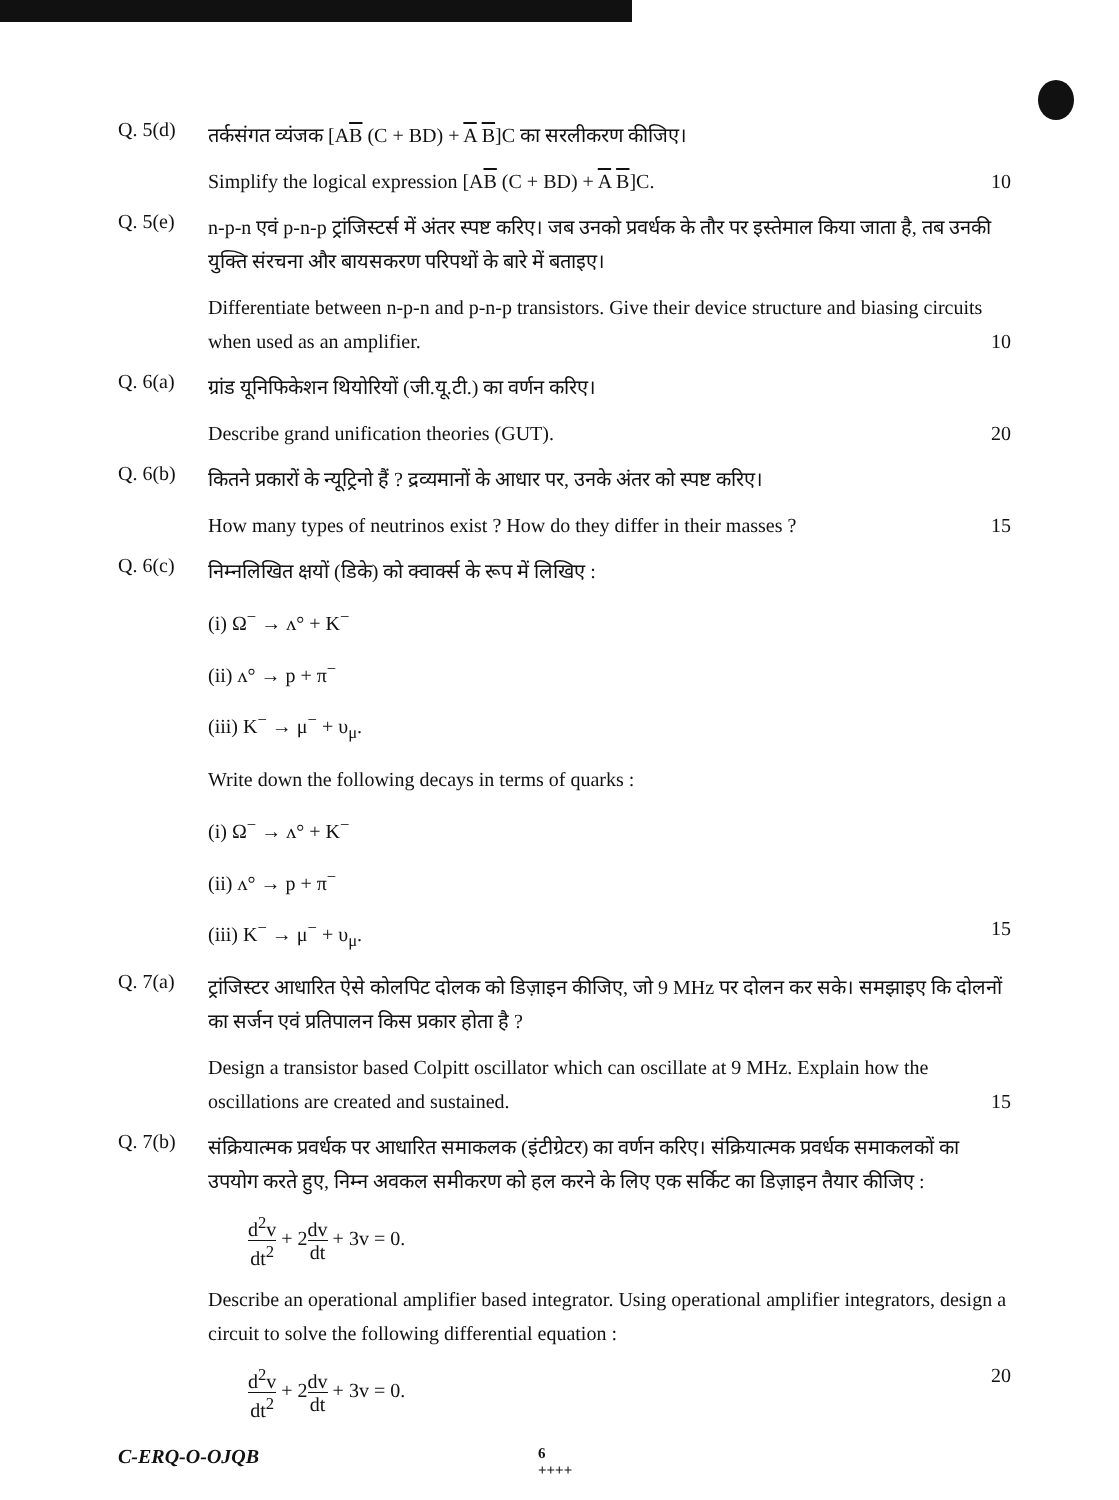Q. 5(d)
तर्कसंगत व्यंजक [AB (C + BD) + A B]C का सरलीकरण कीजिए।
Simplify the logical expression [AB (C + BD) + A B]C. 10
Q. 5(e)
n-p-n एवं p-n-p ट्रांजिस्टर्स में अंतर स्पष्ट करिए। जब उनको प्रवर्धक के तौर पर इस्तेमाल किया जाता है, तब उनकी युक्ति संरचना और बायसकरण परिपथों के बारे में बताइए।
Differentiate between n-p-n and p-n-p transistors. Give their device structure and biasing circuits when used as an amplifier. 10
Q. 6(a)
ग्रांड यूनिफिकेशन थियोरियों (जी.यू.टी.) का वर्णन करिए।
Describe grand unification theories (GUT). 20
Q. 6(b)
कितने प्रकारों के न्यूट्रिनो हैं ? द्रव्यमानों के आधार पर, उनके अंतर को स्पष्ट करिए।
How many types of neutrinos exist ? How do they differ in their masses ? 15
Q. 6(c)
निम्नलिखित क्षयों (डिके) को क्वार्क्स के रूप में लिखिए :
(i) Ω<sup>−</sup> → ʌ° + K<sup>−</sup>
(ii) ʌ° → p + π<sup>−</sup>
(iii) K<sup>−</sup> → μ<sup>−</sup> + υ<sub>μ</sub>.
Write down the following decays in terms of quarks :
(i) Ω<sup>−</sup> → ʌ° + K<sup>−</sup>
(ii) ʌ° → p + π<sup>−</sup>
(iii) K<sup>−</sup> → μ<sup>−</sup> + υ<sub>μ</sub>. 15
Q. 7(a)
ट्रांजिस्टर आधारित ऐसे कोलपिट दोलक को डिज़ाइन कीजिए, जो 9 MHz पर दोलन कर सके। समझाइए कि दोलनों का सर्जन एवं प्रतिपालन किस प्रकार होता है ?
Design a transistor based Colpitt oscillator which can oscillate at 9 MHz. Explain how the oscillations are created and sustained. 15
Q. 7(b)
संक्रियात्मक प्रवर्धक पर आधारित समाकलक (इंटीग्रेटर) का वर्णन करिए। संक्रियात्मक प्रवर्धक समाकलकों का उपयोग करते हुए, निम्न अवकल समीकरण को हल करने के लिए एक सर्किट का डिज़ाइन तैयार कीजिए :
d<sup>2</sup>v dt<sup>2</sup> + 2dv dt + 3v = 0.
Describe an operational amplifier based integrator. Using operational amplifier integrators, design a circuit to solve the following differential equation :
d<sup>2</sup>v dt<sup>2</sup> + 2dv dt + 3v = 0. 20
C-ERQ-O-OJQB 6
++++